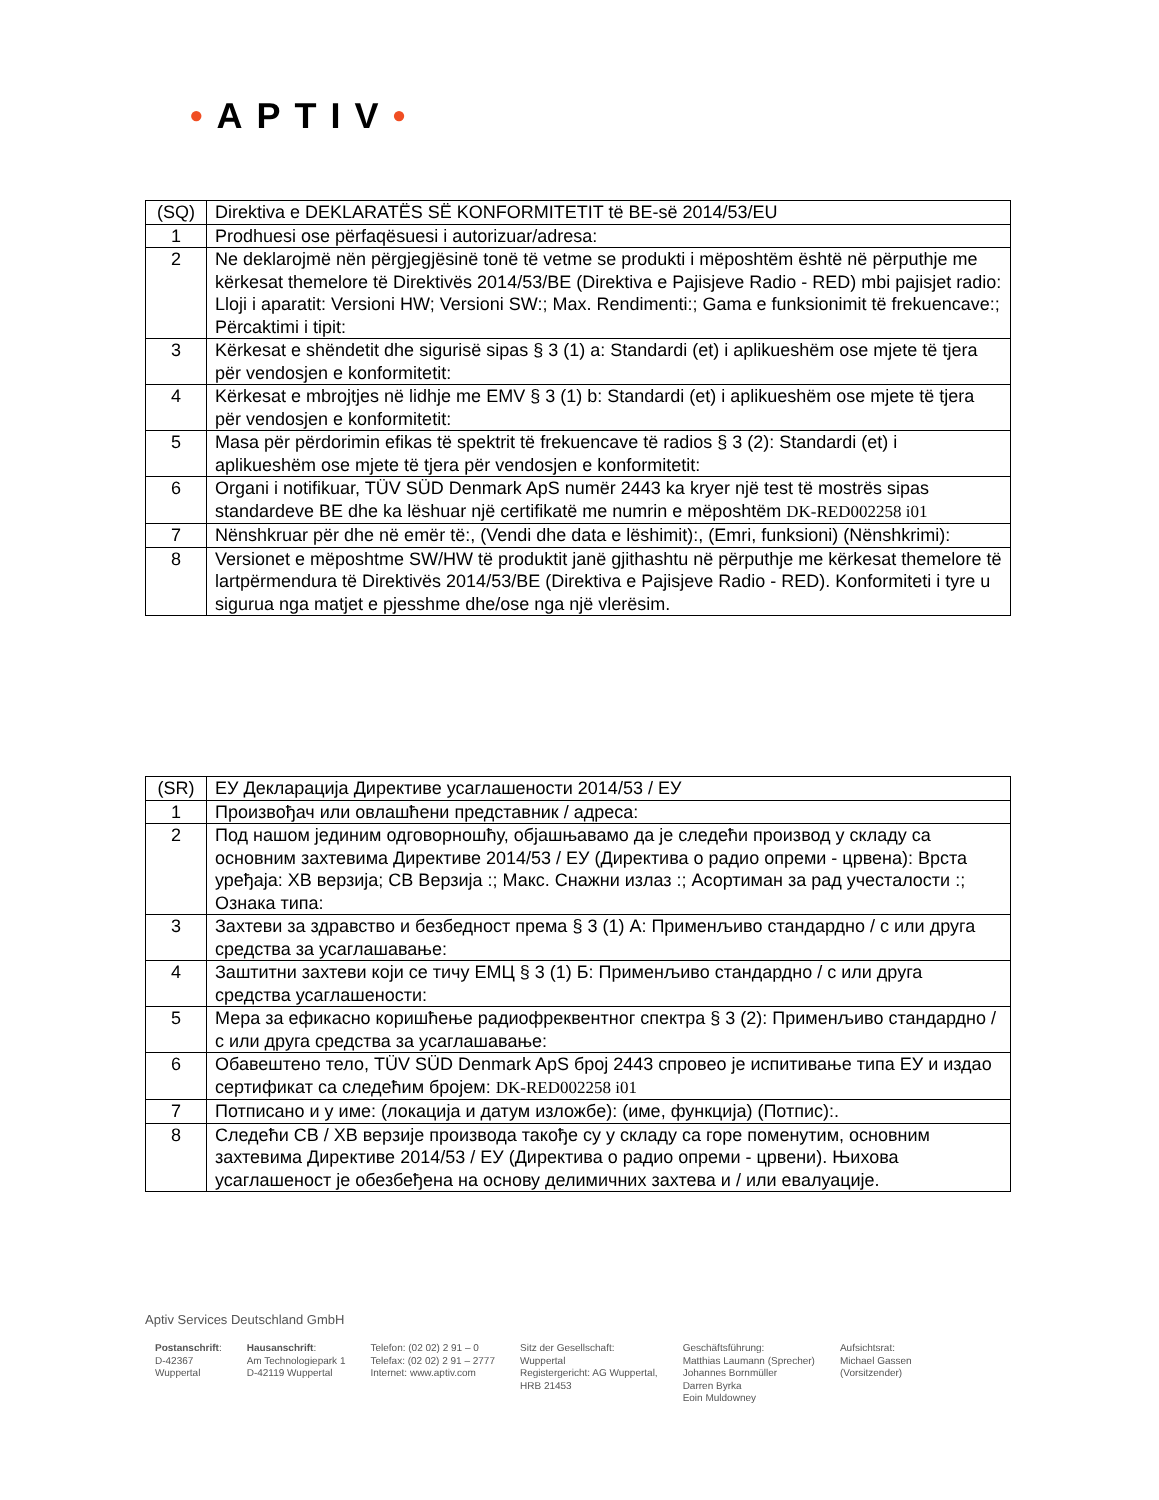•APTIV•
| (SQ) | Direktiva e DEKLARATËS SË KONFORMITETIT të BE-së 2014/53/EU |
| 1 | Prodhuesi ose përfaqësuesi i autorizuar/adresa: |
| 2 | Ne deklarojmë nën përgjegjësinë tonë të vetme se produkti i mëposhtëm është në përputhje me kërkesat themelore të Direktivës 2014/53/BE (Direktiva e Pajisjeve Radio - RED) mbi pajisjet radio: Lloji i aparatit: Versioni HW; Versioni SW:; Max. Rendimenti:; Gama e funksionimit të frekuencave:; Përcaktimi i tipit: |
| 3 | Kërkesat e shëndetit dhe sigurisë sipas § 3 (1) a: Standardi (et) i aplikueshëm ose mjete të tjera për vendosjen e konformitetit: |
| 4 | Kërkesat e mbrojtjes në lidhje me EMV § 3 (1) b: Standardi (et) i aplikueshëm ose mjete të tjera për vendosjen e konformitetit: |
| 5 | Masa për përdorimin efikas të spektrit të frekuencave të radios § 3 (2): Standardi (et) i aplikueshëm ose mjete të tjera për vendosjen e konformitetit: |
| 6 | Organi i notifikuar, TÜV SÜD Denmark ApS numër 2443 ka kryer një test të mostrës sipas standardeve BE dhe ka lëshuar një certifikatë me numrin e mëposhtëm DK-RED002258 i01 |
| 7 | Nënshkruar për dhe në emër të:, (Vendi dhe data e lëshimit):, (Emri, funksioni) (Nënshkrimi): |
| 8 | Versionet e mëposhtme SW/HW të produktit janë gjithashtu në përputhje me kërkesat themelore të lartpërmendura të Direktivës 2014/53/BE (Direktiva e Pajisjeve Radio - RED). Konformiteti i tyre u sigurua nga matjet e pjesshme dhe/ose nga një vlerësim. |
| (SR) | ЕУ Декларација Директиве усаглашености 2014/53 / ЕУ |
| 1 | Произвођач или овлашћени представник / адреса: |
| 2 | Под нашом јединим одговорношћу, објашњавамо да је следећи производ у складу са основним захтевима Директиве 2014/53 / ЕУ (Директива о радио опреми - црвена): Врста уређаја: ХВ верзија; СВ Верзија :; Макс. Снажни излаз :; Асортиман за рад учесталости :; Ознака типа: |
| 3 | Захтеви за здравство и безбедност према § 3 (1) А: Применљиво стандардно / с или друга средства за усаглашавање: |
| 4 | Заштитни захтеви који се тичу ЕМЦ § 3 (1) Б: Применљиво стандардно / с или друга средства усаглашености: |
| 5 | Мера за ефикасно коришћење радиофреквентног спектра § 3 (2): Применљиво стандардно / с или друга средства за усаглашавање: |
| 6 | Обавештено тело, TÜV SÜD Denmark ApS број 2443 спровео је испитивање типа ЕУ и издао сертификат са следећим бројем: DK-RED002258 i01 |
| 7 | Потписано и у име: (локација и датум изложбе): (име, функција) (Потпис):. |
| 8 | Следећи СВ / ХВ верзије производа такође су у складу са горе поменутим, основним захтевима Директиве 2014/53 / ЕУ (Директива о радио опреми - црвени). Њихова усаглашеност је обезбеђена на основу делимичних захтева и / или евалуације. |
Aptiv Services Deutschland GmbH
Postanschrift:
D-42367
Wuppertal
Hausanschrift:
Am Technologiepark 1
D-42119 Wuppertal
Telefon: (02 02) 2 91 – 0
Telefax: (02 02) 2 91 – 2777
Internet: www.aptiv.com
Sitz der Gesellschaft:
Wuppertal
Registergericht: AG Wuppertal,
HRB 21453
Geschäftsführung:
Matthias Laumann (Sprecher)
Johannes Bornmüller
Darren Byrka
Eoin Muldowney
Aufsichtsrat:
Michael Gassen
(Vorsitzender)